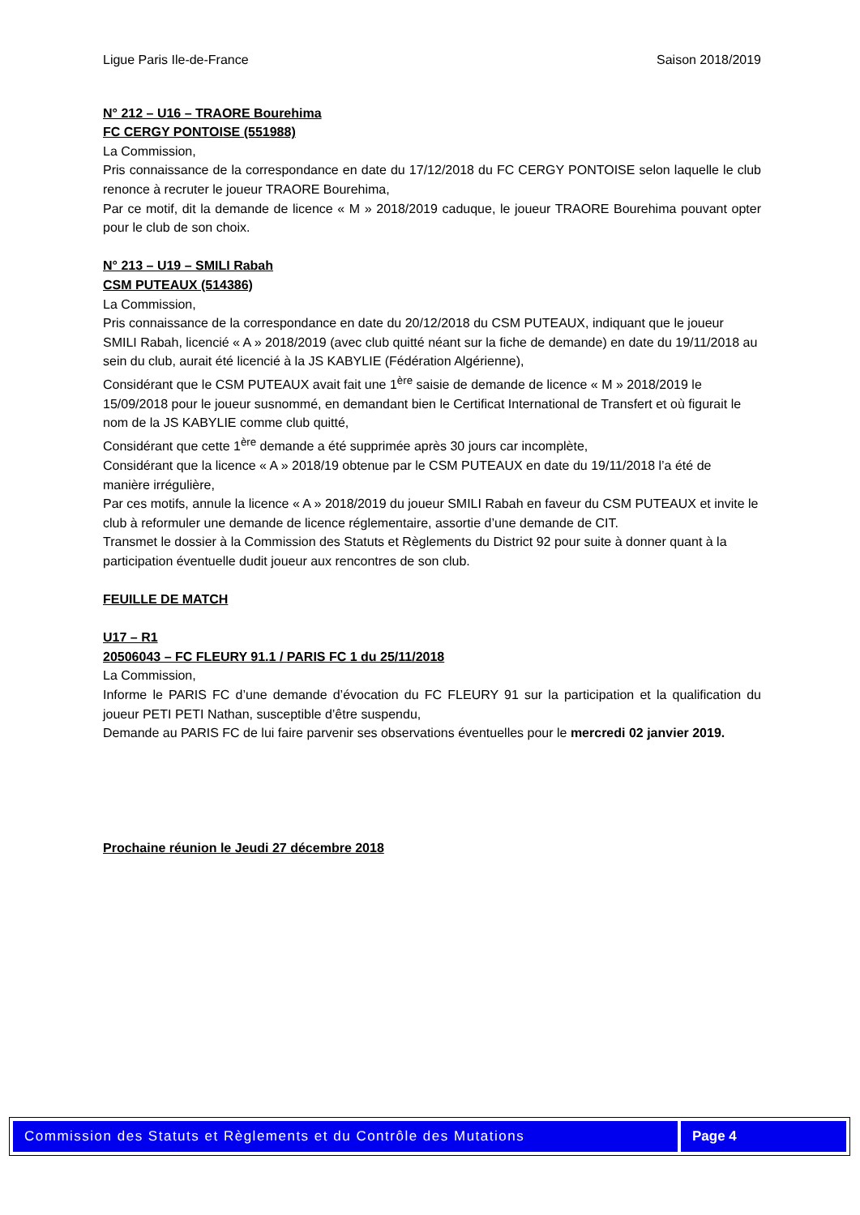Ligue Paris Ile-de-France Saison 2018/2019
N° 212 – U16 – TRAORE Bourehima
FC CERGY PONTOISE (551988)
La Commission,
Pris connaissance de la correspondance en date du 17/12/2018 du FC CERGY PONTOISE selon laquelle le club renonce à recruter le joueur TRAORE Bourehima,
Par ce motif, dit la demande de licence « M » 2018/2019 caduque, le joueur TRAORE Bourehima pouvant opter pour le club de son choix.
N° 213 – U19 – SMILI Rabah
CSM PUTEAUX (514386)
La Commission,
Pris connaissance de la correspondance en date du 20/12/2018 du CSM PUTEAUX, indiquant que le joueur SMILI Rabah, licencié « A » 2018/2019 (avec club quitté néant sur la fiche de demande) en date du 19/11/2018 au sein du club, aurait été licencié à la JS KABYLIE (Fédération Algérienne),
Considérant que le CSM PUTEAUX avait fait une 1<sup>ère</sup> saisie de demande de licence « M » 2018/2019 le 15/09/2018 pour le joueur susnommé, en demandant bien le Certificat International de Transfert et où figurait le nom de la JS KABYLIE comme club quitté,
Considérant que cette 1<sup>ère</sup> demande a été supprimée après 30 jours car incomplète,
Considérant que la licence « A » 2018/19 obtenue par le CSM PUTEAUX en date du 19/11/2018 l’a été de manière irrégulière,
Par ces motifs, annule la licence « A » 2018/2019 du joueur SMILI Rabah en faveur du CSM PUTEAUX et invite le club à reformuler une demande de licence réglementaire, assortie d’une demande de CIT.
Transmet le dossier à la Commission des Statuts et Règlements du District 92 pour suite à donner quant à la participation éventuelle dudit joueur aux rencontres de son club.
FEUILLE DE MATCH
U17 – R1
20506043 – FC FLEURY 91.1 / PARIS FC 1 du 25/11/2018
La Commission,
Informe le PARIS FC d’une demande d’évocation du FC FLEURY 91 sur la participation et la qualification du joueur PETI PETI Nathan, susceptible d’être suspendu,
Demande au PARIS FC de lui faire parvenir ses observations éventuelles pour le mercredi 02 janvier 2019.
Prochaine réunion le Jeudi 27 décembre 2018
Commission des Statuts et Règlements et du Contrôle des Mutations
Page 4